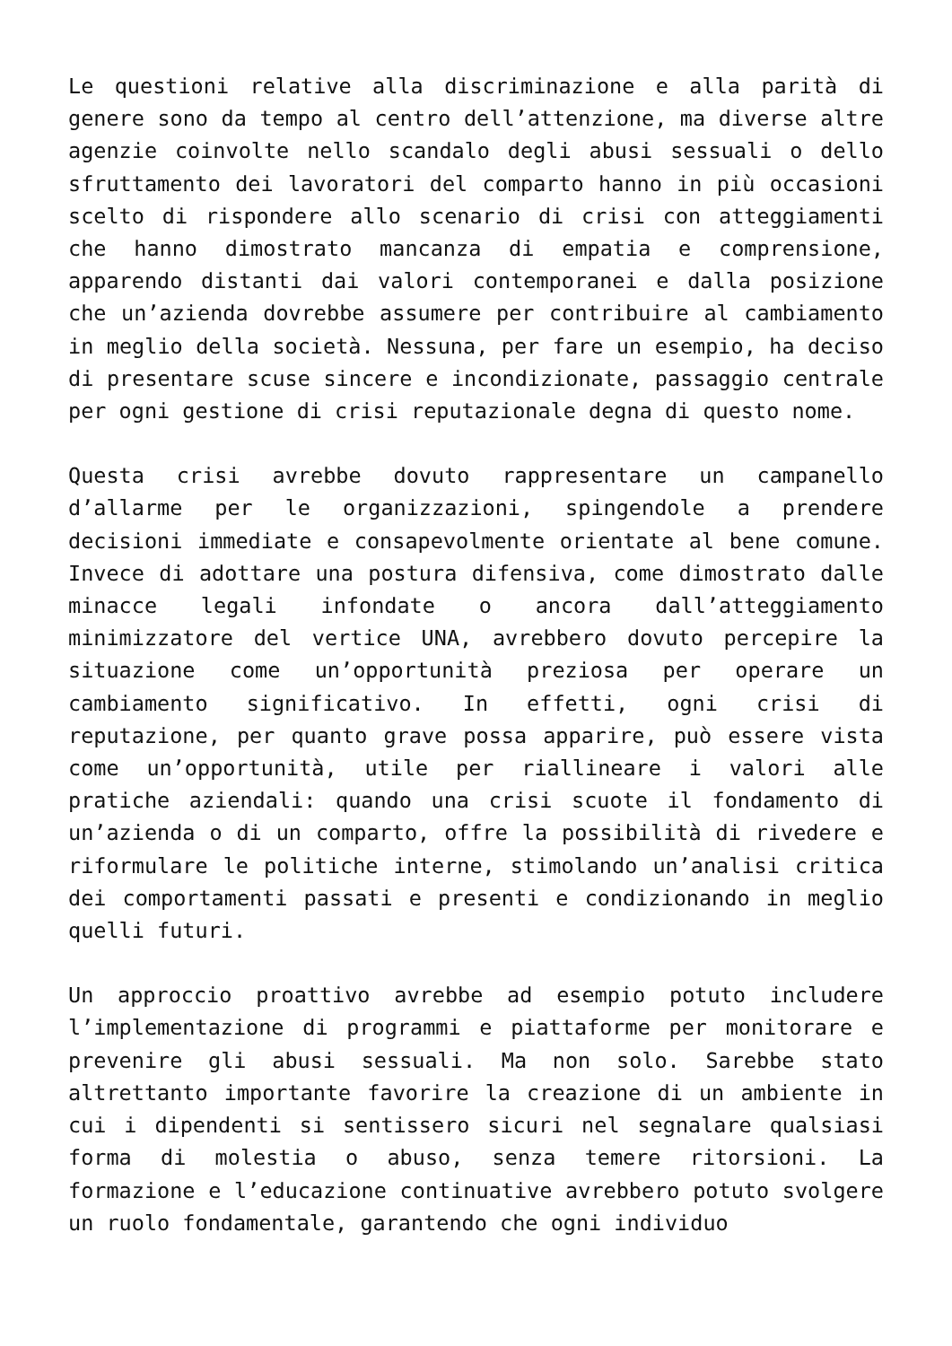Le questioni relative alla discriminazione e alla parità di genere sono da tempo al centro dell’attenzione, ma diverse altre agenzie coinvolte nello scandalo degli abusi sessuali o dello sfruttamento dei lavoratori del comparto hanno in più occasioni scelto di rispondere allo scenario di crisi con atteggiamenti che hanno dimostrato mancanza di empatia e comprensione, apparendo distanti dai valori contemporanei e dalla posizione che un’azienda dovrebbe assumere per contribuire al cambiamento in meglio della società. Nessuna, per fare un esempio, ha deciso di presentare scuse sincere e incondizionate, passaggio centrale per ogni gestione di crisi reputazionale degna di questo nome.
Questa crisi avrebbe dovuto rappresentare un campanello d’allarme per le organizzazioni, spingendole a prendere decisioni immediate e consapevolmente orientate al bene comune. Invece di adottare una postura difensiva, come dimostrato dalle minacce legali infondate o ancora dall’atteggiamento minimizzatore del vertice UNA, avrebbero dovuto percepire la situazione come un’opportunità preziosa per operare un cambiamento significativo. In effetti, ogni crisi di reputazione, per quanto grave possa apparire, può essere vista come un’opportunità, utile per riallineare i valori alle pratiche aziendali: quando una crisi scuote il fondamento di un’azienda o di un comparto, offre la possibilità di rivedere e riformulare le politiche interne, stimolando un’analisi critica dei comportamenti passati e presenti e condizionando in meglio quelli futuri.
Un approccio proattivo avrebbe ad esempio potuto includere l’implementazione di programmi e piattaforme per monitorare e prevenire gli abusi sessuali. Ma non solo. Sarebbe stato altrettanto importante favorire la creazione di un ambiente in cui i dipendenti si sentissero sicuri nel segnalare qualsiasi forma di molestia o abuso, senza temere ritorsioni. La formazione e l’educazione continuative avrebbero potuto svolgere un ruolo fondamentale, garantendo che ogni individuo